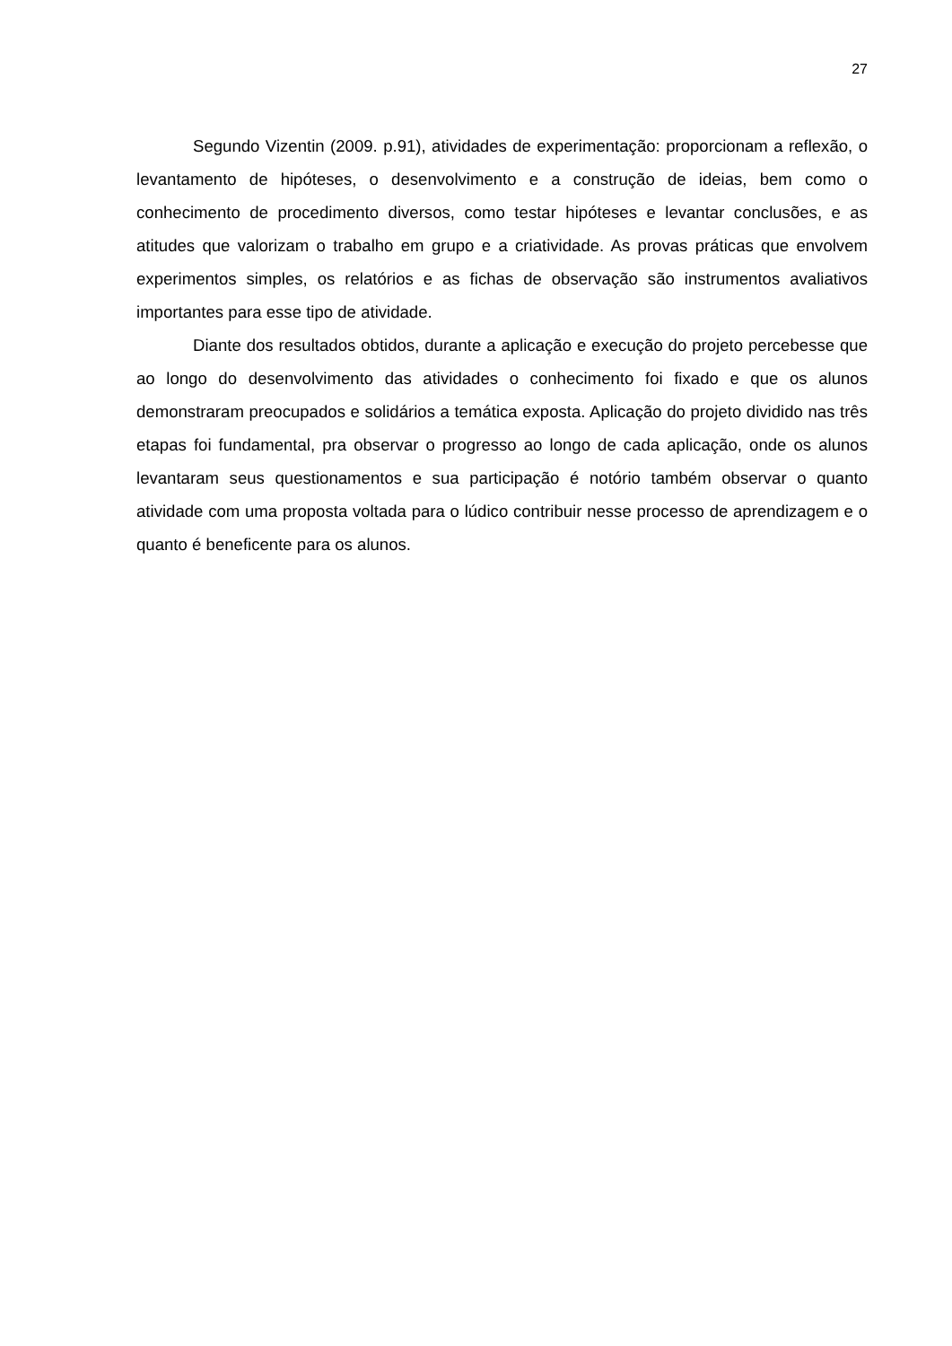27
Segundo Vizentin (2009. p.91), atividades de experimentação: proporcionam a reflexão, o levantamento de hipóteses, o desenvolvimento e a construção de ideias, bem como o conhecimento de procedimento diversos, como testar hipóteses e levantar conclusões, e as atitudes que valorizam o trabalho em grupo e a criatividade. As provas práticas que envolvem experimentos simples, os relatórios e as fichas de observação são instrumentos avaliativos importantes para esse tipo de atividade.
Diante dos resultados obtidos, durante a aplicação e execução do projeto percebesse que ao longo do desenvolvimento das atividades o conhecimento foi fixado e que os alunos demonstraram preocupados e solidários a temática exposta. Aplicação do projeto dividido nas três etapas foi fundamental, pra observar o progresso ao longo de cada aplicação, onde os alunos levantaram seus questionamentos e sua participação é notório também observar o quanto atividade com uma proposta voltada para o lúdico contribuir nesse processo de aprendizagem e o quanto é beneficente para os alunos.